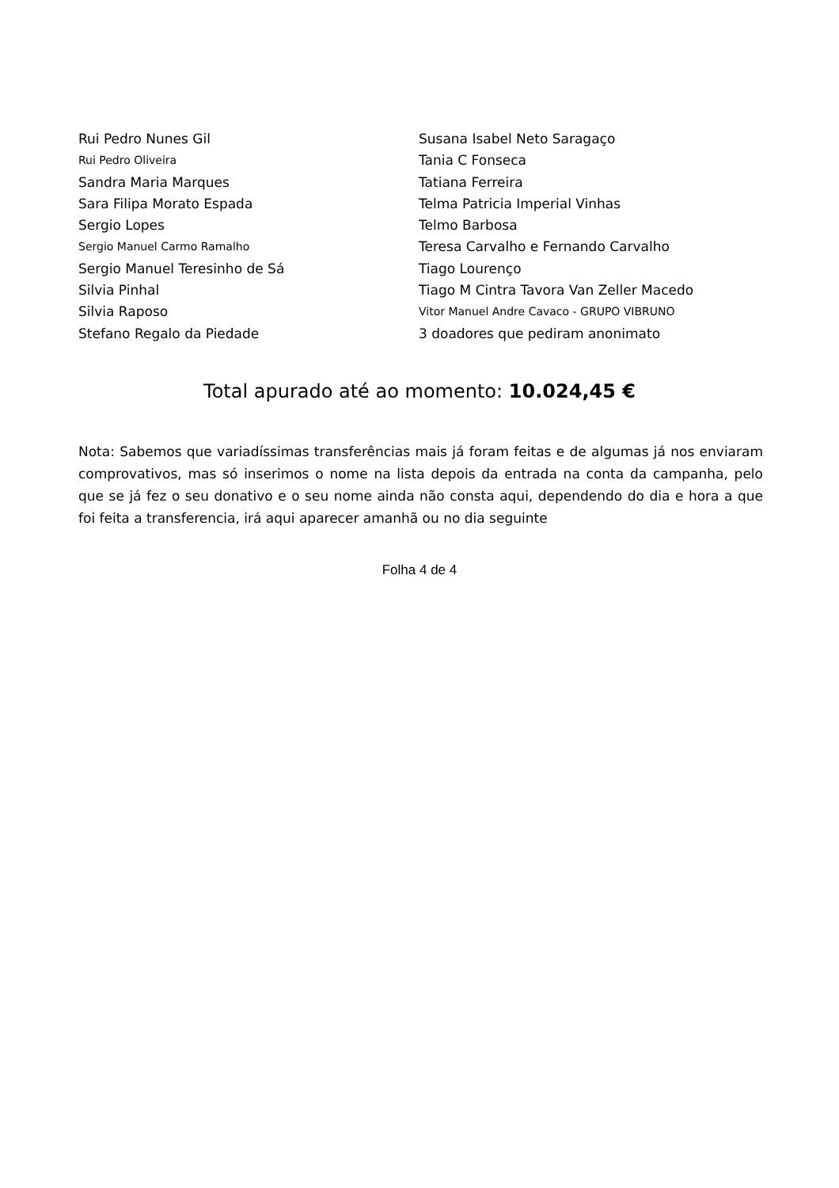Rui Pedro Nunes Gil
Rui Pedro Oliveira
Sandra Maria Marques
Sara Filipa Morato Espada
Sergio Lopes
Sergio Manuel Carmo Ramalho
Sergio Manuel Teresinho de Sá
Silvia Pinhal
Silvia Raposo
Stefano Regalo da Piedade
Susana Isabel Neto Saragaço
Tania C Fonseca
Tatiana Ferreira
Telma Patricia Imperial Vinhas
Telmo Barbosa
Teresa Carvalho e Fernando Carvalho
Tiago Lourenço
Tiago M Cintra Tavora Van Zeller Macedo
Vitor Manuel Andre Cavaco - GRUPO VIBRUNO
3 doadores que pediram anonimato
Total apurado até ao momento: 10.024,45 €
Nota: Sabemos que variadíssimas transferências mais já foram feitas e de algumas já nos enviaram comprovativos, mas só inserimos o nome na lista depois da entrada na conta da campanha, pelo que se já fez o seu donativo e o seu nome ainda não consta aqui, dependendo do dia e hora a que foi feita a transferencia, irá aqui aparecer amanhã ou no dia seguinte
Folha 4 de 4